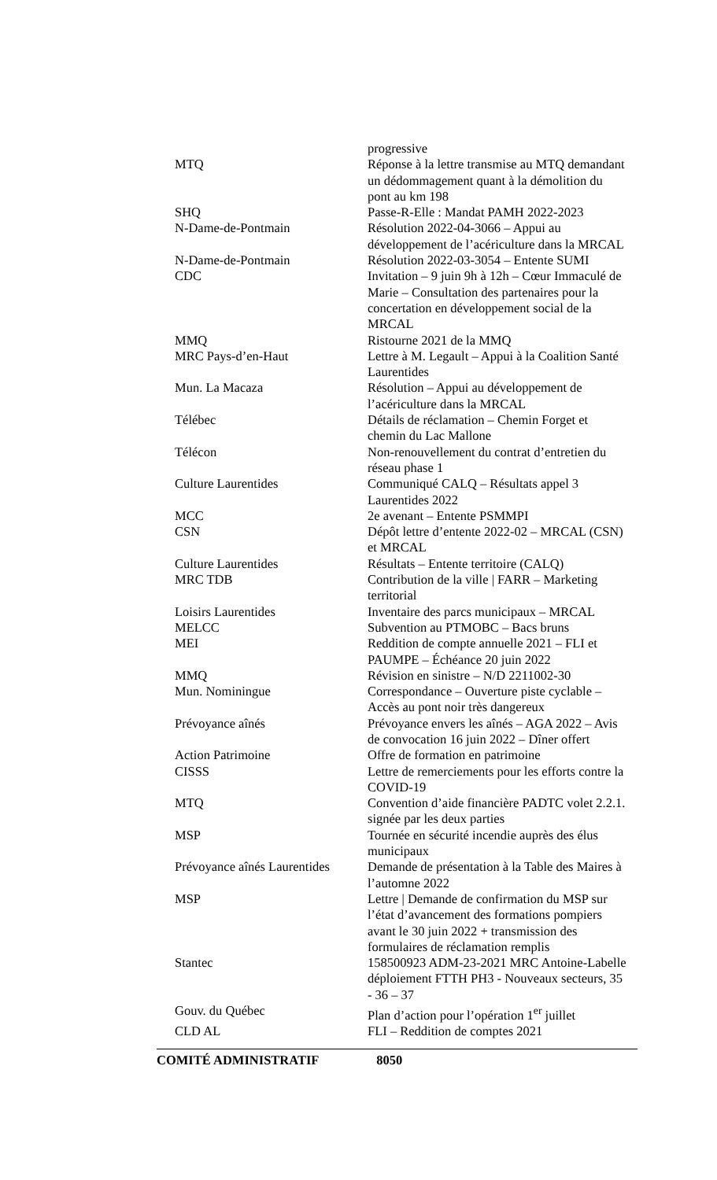| | progressive |
| MTQ | Réponse à la lettre transmise au MTQ demandant un dédommagement quant à la démolition du pont au km 198 |
| SHQ | Passe-R-Elle : Mandat PAMH 2022-2023 |
| N-Dame-de-Pontmain | Résolution 2022-04-3066 – Appui au développement de l’acériculture dans la MRCAL |
| N-Dame-de-Pontmain | Résolution 2022-03-3054 – Entente SUMI |
| CDC | Invitation – 9 juin 9h à 12h – Cœur Immaculé de Marie – Consultation des partenaires pour la concertation en développement social de la MRCAL |
| MMQ | Ristourne 2021 de la MMQ |
| MRC Pays-d’en-Haut | Lettre à M. Legault – Appui à la Coalition Santé Laurentides |
| Mun. La Macaza | Résolution – Appui au développement de l’acériculture dans la MRCAL |
| Télébec | Détails de réclamation – Chemin Forget et chemin du Lac Mallone |
| Télécon | Non-renouvellement du contrat d’entretien du réseau phase 1 |
| Culture Laurentides | Communiqué CALQ – Résultats appel 3 Laurentides 2022 |
| MCC | 2e avenant – Entente PSMMPI |
| CSN | Dépôt lettre d’entente 2022-02 – MRCAL (CSN) et MRCAL |
| Culture Laurentides | Résultats – Entente territoire (CALQ) |
| MRC TDB | Contribution de la ville / FARR – Marketing territorial |
| Loisirs Laurentides | Inventaire des parcs municipaux – MRCAL |
| MELCC | Subvention au PTMOBC – Bacs bruns |
| MEI | Reddition de compte annuelle 2021 – FLI et PAUMPE – Échéance 20 juin 2022 |
| MMQ | Révision en sinistre – N/D 2211002-30 |
| Mun. Nominingue | Correspondance – Ouverture piste cyclable – Accès au pont noir très dangereux |
| Prévoyance aînés | Prévoyance envers les aînés – AGA 2022 – Avis de convocation 16 juin 2022 – Dîner offert |
| Action Patrimoine | Offre de formation en patrimoine |
| CISSS | Lettre de remerciements pour les efforts contre la COVID-19 |
| MTQ | Convention d’aide financière PADTC volet 2.2.1. signée par les deux parties |
| MSP | Tournée en sécurité incendie auprès des élus municipaux |
| Prévoyance aînés Laurentides | Demande de présentation à la Table des Maires à l’automne 2022 |
| MSP | Lettre / Demande de confirmation du MSP sur l’état d’avancement des formations pompiers avant le 30 juin 2022 + transmission des formulaires de réclamation remplis |
| Stantec | 158500923 ADM-23-2021 MRC Antoine-Labelle déploiement FTTH PH3 - Nouveaux secteurs, 35 - 36 – 37 |
| Gouv. du Québec | Plan d’action pour l’opération 1<sup>er</sup> juillet |
| CLD AL | FLI – Reddition de comptes 2021 |
COMITÉ ADMINISTRATIF 8050